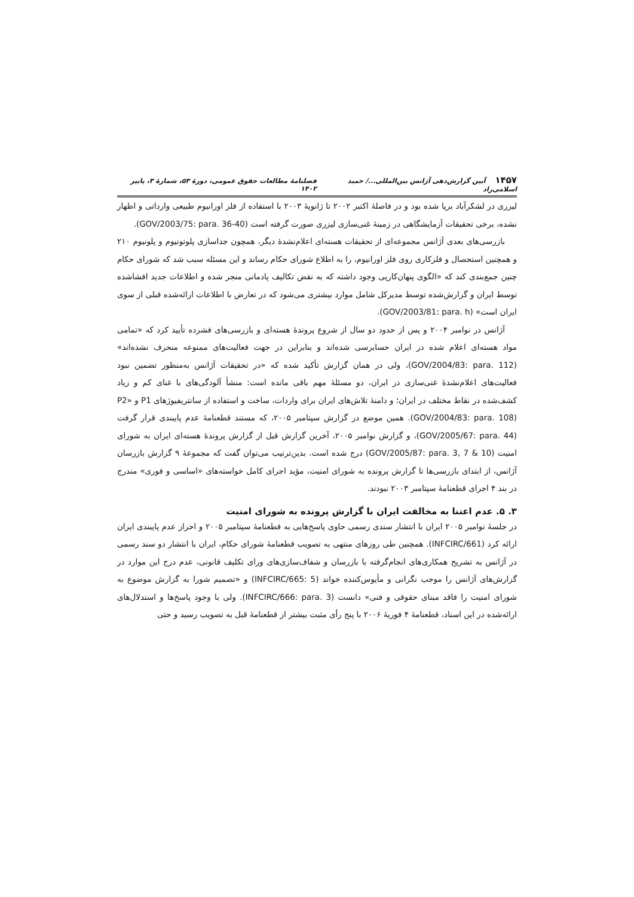۱۴۵۷ آیین گزارش‌دهی آژانس بین‌المللی.../ حمید اسلامی‌زاد فصلنامهٔ مطالعات حقوق عمومی، دورهٔ ۵۳، شمارهٔ ۳، پاییز ۱۴۰۲
لیزری در لشکرآباد برپا شده بود و در فاصلهٔ اکتبر ۲۰۰۲ تا ژانویهٔ ۲۰۰۳ با استفاده از فلز اورانیوم طبیعی وارداتی و اظهار نشده، برخی تحقیقات آزمایشگاهی در زمینهٔ غنی‌سازی لیزری صورت گرفته است (GOV/2003/75: para. 36-40).
بازرسی‌های بعدی آژانس مجموعه‌ای از تحقیقات هسته‌ای اعلام‌نشدهٔ دیگر، همچون جداسازی پلوتونیوم و پلونیوم ۲۱۰ و همچنین استحصال و فلزکاری روی فلز اورانیوم، را به اطلاع شورای حکام رساند و این مسئله سبب شد که شورای حکام چنین جمع‌بندی کند که «الگوی پنهان‌کاریی وجود داشته که به نقض تکالیف پادمانی منجر شده و اطلاعات جدید افشاشده توسط ایران و گزارش‌شده توسط مدیرکل شامل موارد بیشتری می‌شود که در تعارض با اطلاعات ارائه‌شده قبلی از سوی ایران است» (GOV/2003/81: para. h).
آژانس در نوامبر ۲۰۰۴ و پس از حدود دو سال از شروع پروندهٔ هسته‌ای و بازرسی‌های فشرده تأیید کرد که «تمامی مواد هسته‌ای اعلام شده در ایران حسابرسی شده‌اند و بنابراین در جهت فعالیت‌های ممنوعه منحرف نشده‌اند» (GOV/2004/83: para. 112)، ولی در همان گزارش تأکید شده که «در تحقیقات آژانس به‌منظور تضمین نبود فعالیت‌های اعلام‌نشدهٔ غنی‌سازی در ایران، دو مسئلهٔ مهم باقی مانده است: منشأ آلودگی‌های با غنای کم و زیاد کشف‌شده در نقاط مختلف در ایران؛ و دامنهٔ تلاش‌های ایران برای واردات، ساخت و استفاده از سانتریفیوژهای P1 و P2» (GOV/2004/83: para. 108). همین موضع در گزارش سپتامبر ۲۰۰۵، که مستند قطعنامهٔ عدم پایبندی قرار گرفت (GOV/2005/67: para. 44)، و گزارش نوامبر ۲۰۰۵، آخرین گزارش قبل از گزارش پروندهٔ هسته‌ای ایران به شورای امنیت (GOV/2005/87: para. 3, 7 & 10) درج شده است. بدین‌ترتیب می‌توان گفت که مجموعهٔ ۹ گزارش بازرسان آژانس، از ابتدای بازرسی‌ها تا گزارش پرونده به شورای امنیت، مؤید اجرای کامل خواسته‌های «اساسی و فوری» مندرج در بند ۴ اجرای قطعنامهٔ سپتامبر ۲۰۰۳ نبودند.
۳. ۵. عدم اعتنا به مخالفت ایران با گزارش پرونده به شورای امنیت
در جلسهٔ نوامبر ۲۰۰۵ ایران با انتشار سندی رسمی حاوی پاسخ‌هایی به قطعنامهٔ سپتامبر ۲۰۰۵ و احراز عدم پایبندی ایران ارائه کرد (INFCIRC/661). همچنین طی روزهای منتهی به تصویب قطعنامهٔ شورای حکام، ایران با انتشار دو سند رسمی در آژانس به تشریح همکاری‌های انجام‌گرفته با بازرسان و شفاف‌سازی‌های ورای تکلیف قانونی، عدم درج این موارد در گزارش‌های آژانس را موجب نگرانی و مأیوس‌کننده خواند (INFCIRC/665: 5) و «تصمیم شورا به گزارش موضوع به شورای امنیت را فاقد مبنای حقوقی و فنی» دانست (INFCIRC/666: para. 3). ولی با وجود پاسخ‌ها و استدلال‌های ارائه‌شده در این اسناد، قطعنامهٔ ۴ فوریهٔ ۲۰۰۶ با پنج رأی مثبت بیشتر از قطعنامهٔ قبل به تصویب رسید و حتی